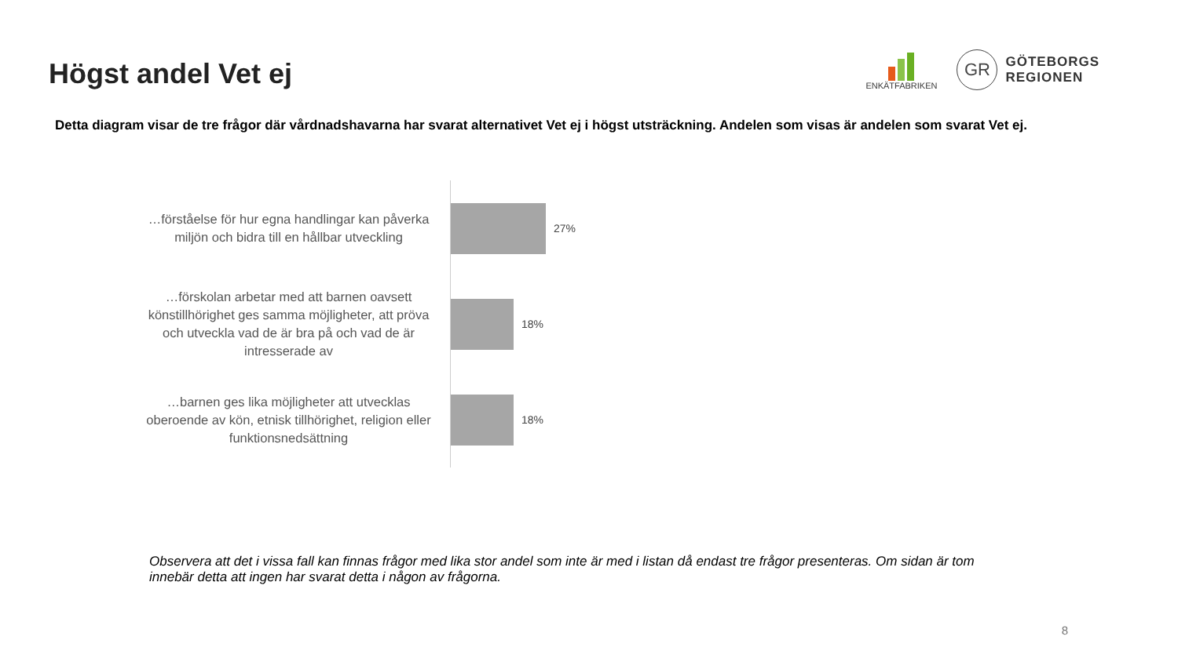Högst andel Vet ej
ENKÄTFABRIKEN
GR
GÖTEBORGS
REGIONEN
Detta diagram visar de tre frågor där vårdnadshavarna har svarat alternativet Vet ej i högst utsträckning. Andelen som visas är andelen som svarat Vet ej.
…förståelse för hur egna handlingar kan påverka miljön och bidra till en hållbar utveckling
27%
…förskolan arbetar med att barnen oavsett könstillhörighet ges samma möjligheter, att pröva och utveckla vad de är bra på och vad de är intresserade av
18%
…barnen ges lika möjligheter att utvecklas oberoende av kön, etnisk tillhörighet, religion eller funktionsnedsättning
18%
Observera att det i vissa fall kan finnas frågor med lika stor andel som inte är med i listan då endast tre frågor presenteras. Om sidan är tom innebär detta att ingen har svarat detta i någon av frågorna.
8